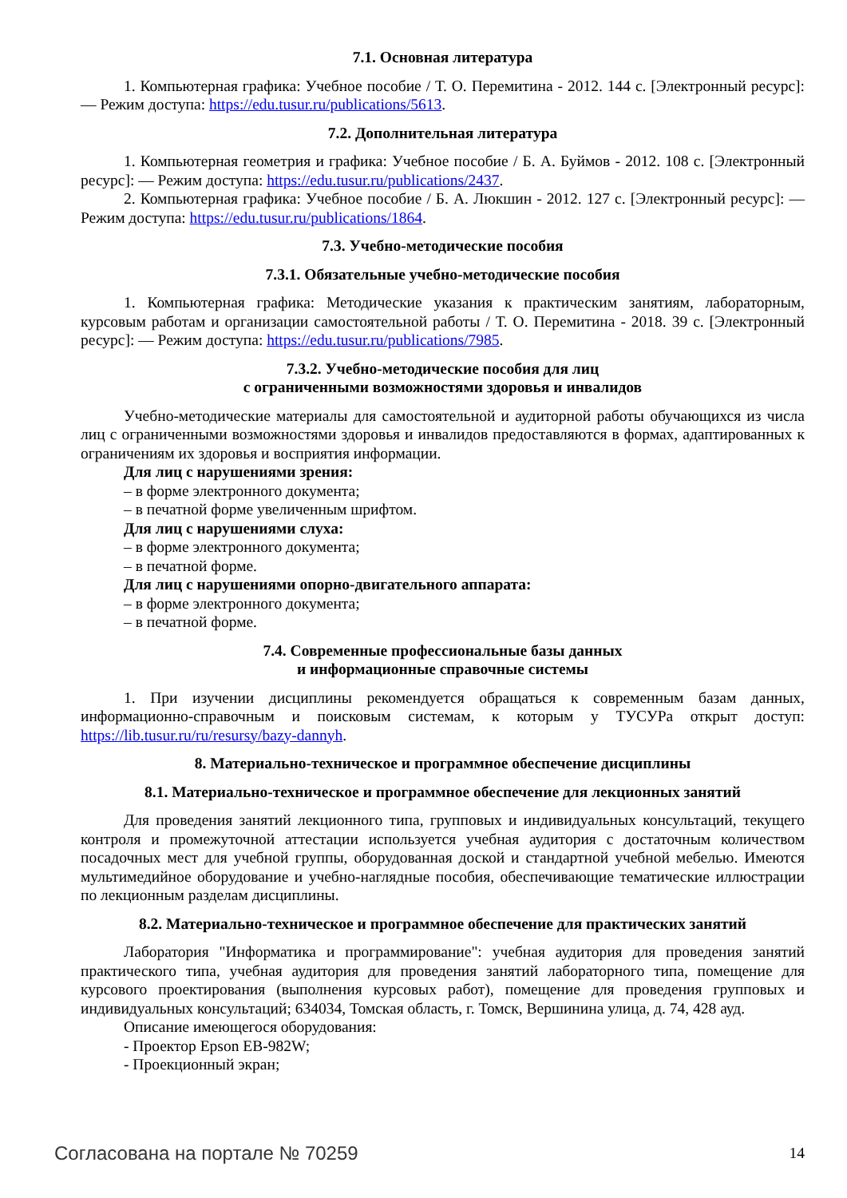7.1. Основная литература
1. Компьютерная графика: Учебное пособие / Т. О. Перемитина - 2012. 144 с. [Электронный ресурс]: — Режим доступа: https://edu.tusur.ru/publications/5613.
7.2. Дополнительная литература
1. Компьютерная геометрия и графика: Учебное пособие / Б. А. Буймов - 2012. 108 с. [Электронный ресурс]: — Режим доступа: https://edu.tusur.ru/publications/2437.
2. Компьютерная графика: Учебное пособие / Б. А. Люкшин - 2012. 127 с. [Электронный ресурс]: — Режим доступа: https://edu.tusur.ru/publications/1864.
7.3. Учебно-методические пособия
7.3.1. Обязательные учебно-методические пособия
1. Компьютерная графика: Методические указания к практическим занятиям, лабораторным, курсовым работам и организации самостоятельной работы / Т. О. Перемитина - 2018. 39 с. [Электронный ресурс]: — Режим доступа: https://edu.tusur.ru/publications/7985.
7.3.2. Учебно-методические пособия для лиц
с ограниченными возможностями здоровья и инвалидов
Учебно-методические материалы для самостоятельной и аудиторной работы обучающихся из числа лиц с ограниченными возможностями здоровья и инвалидов предоставляются в формах, адаптированных к ограничениям их здоровья и восприятия информации.
Для лиц с нарушениями зрения:
– в форме электронного документа;
– в печатной форме увеличенным шрифтом.
Для лиц с нарушениями слуха:
– в форме электронного документа;
– в печатной форме.
Для лиц с нарушениями опорно-двигательного аппарата:
– в форме электронного документа;
– в печатной форме.
7.4. Современные профессиональные базы данных
и информационные справочные системы
1. При изучении дисциплины рекомендуется обращаться к современным базам данных, информационно-справочным и поисковым системам, к которым у ТУСУРа открыт доступ: https://lib.tusur.ru/ru/resursy/bazy-dannyh.
8. Материально-техническое и программное обеспечение дисциплины
8.1. Материально-техническое и программное обеспечение для лекционных занятий
Для проведения занятий лекционного типа, групповых и индивидуальных консультаций, текущего контроля и промежуточной аттестации используется учебная аудитория с достаточным количеством посадочных мест для учебной группы, оборудованная доской и стандартной учебной мебелью. Имеются мультимедийное оборудование и учебно-наглядные пособия, обеспечивающие тематические иллюстрации по лекционным разделам дисциплины.
8.2. Материально-техническое и программное обеспечение для практических занятий
Лаборатория "Информатика и программирование": учебная аудитория для проведения занятий практического типа, учебная аудитория для проведения занятий лабораторного типа, помещение для курсового проектирования (выполнения курсовых работ), помещение для проведения групповых и индивидуальных консультаций; 634034, Томская область, г. Томск, Вершинина улица, д. 74, 428 ауд.
Описание имеющегося оборудования:
- Проектор Epson EB-982W;
- Проекционный экран;
Согласована на портале № 70259 14